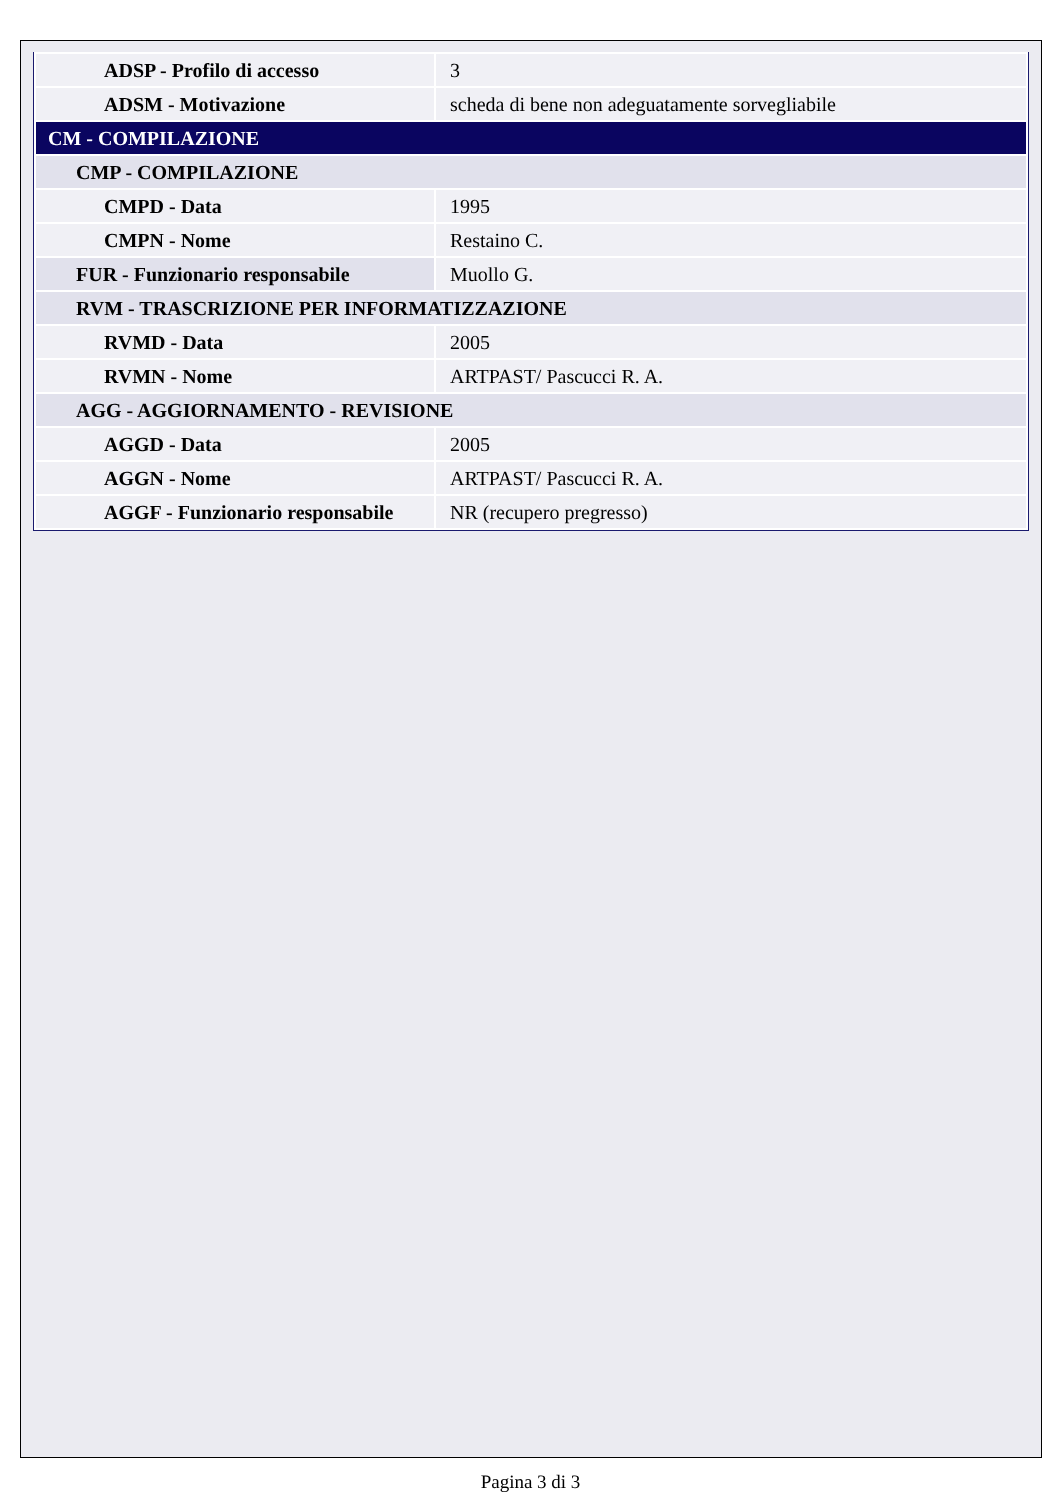| ADSP - Profilo di accesso | 3 |
| ADSM - Motivazione | scheda di bene non adeguatamente sorvegliabile |
| CM - COMPILAZIONE | |
| CMP - COMPILAZIONE | |
| CMPD - Data | 1995 |
| CMPN - Nome | Restaino C. |
| FUR - Funzionario responsabile | Muollo G. |
| RVM - TRASCRIZIONE PER INFORMATIZZAZIONE | |
| RVMD - Data | 2005 |
| RVMN - Nome | ARTPAST/ Pascucci R. A. |
| AGG - AGGIORNAMENTO - REVISIONE | |
| AGGD - Data | 2005 |
| AGGN - Nome | ARTPAST/ Pascucci R. A. |
| AGGF - Funzionario responsabile | NR (recupero pregresso) |
Pagina 3 di 3